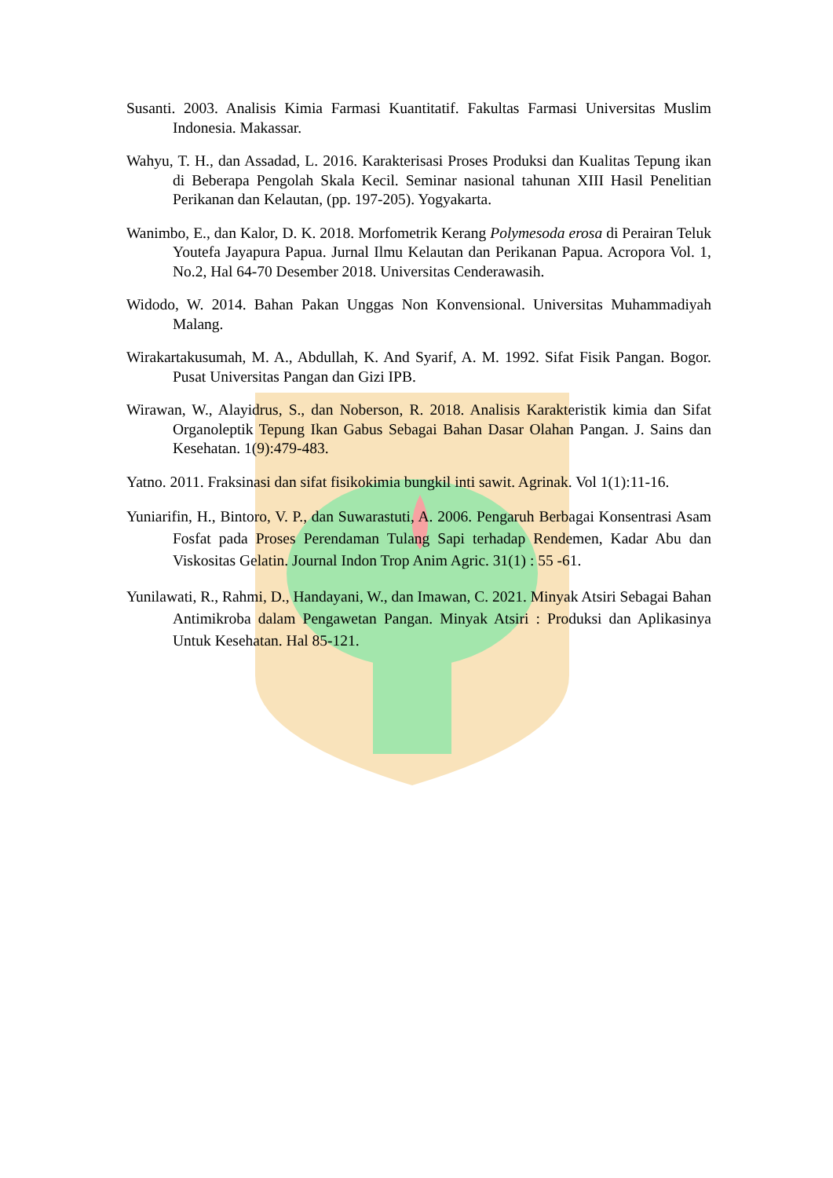Susanti. 2003. Analisis Kimia Farmasi Kuantitatif. Fakultas Farmasi Universitas Muslim Indonesia. Makassar.
Wahyu, T. H., dan Assadad, L. 2016. Karakterisasi Proses Produksi dan Kualitas Tepung ikan di Beberapa Pengolah Skala Kecil. Seminar nasional tahunan XIII Hasil Penelitian Perikanan dan Kelautan, (pp. 197-205). Yogyakarta.
Wanimbo, E., dan Kalor, D. K. 2018. Morfometrik Kerang Polymesoda erosa di Perairan Teluk Youtefa Jayapura Papua. Jurnal Ilmu Kelautan dan Perikanan Papua. Acropora Vol. 1, No.2, Hal 64-70 Desember 2018. Universitas Cenderawasih.
Widodo, W. 2014. Bahan Pakan Unggas Non Konvensional. Universitas Muhammadiyah Malang.
Wirakartakusumah, M. A., Abdullah, K. And Syarif, A. M. 1992. Sifat Fisik Pangan. Bogor. Pusat Universitas Pangan dan Gizi IPB.
Wirawan, W., Alayidrus, S., dan Noberson, R. 2018. Analisis Karakteristik kimia dan Sifat Organoleptik Tepung Ikan Gabus Sebagai Bahan Dasar Olahan Pangan. J. Sains dan Kesehatan. 1(9):479-483.
Yatno. 2011. Fraksinasi dan sifat fisikokimia bungkil inti sawit. Agrinak. Vol 1(1):11-16.
Yuniarifin, H., Bintoro, V. P., dan Suwarastuti, A. 2006. Pengaruh Berbagai Konsentrasi Asam Fosfat pada Proses Perendaman Tulang Sapi terhadap Rendemen, Kadar Abu dan Viskositas Gelatin. Journal Indon Trop Anim Agric. 31(1) : 55 -61.
Yunilawati, R., Rahmi, D., Handayani, W., dan Imawan, C. 2021. Minyak Atsiri Sebagai Bahan Antimikroba dalam Pengawetan Pangan. Minyak Atsiri : Produksi dan Aplikasinya Untuk Kesehatan. Hal 85-121.